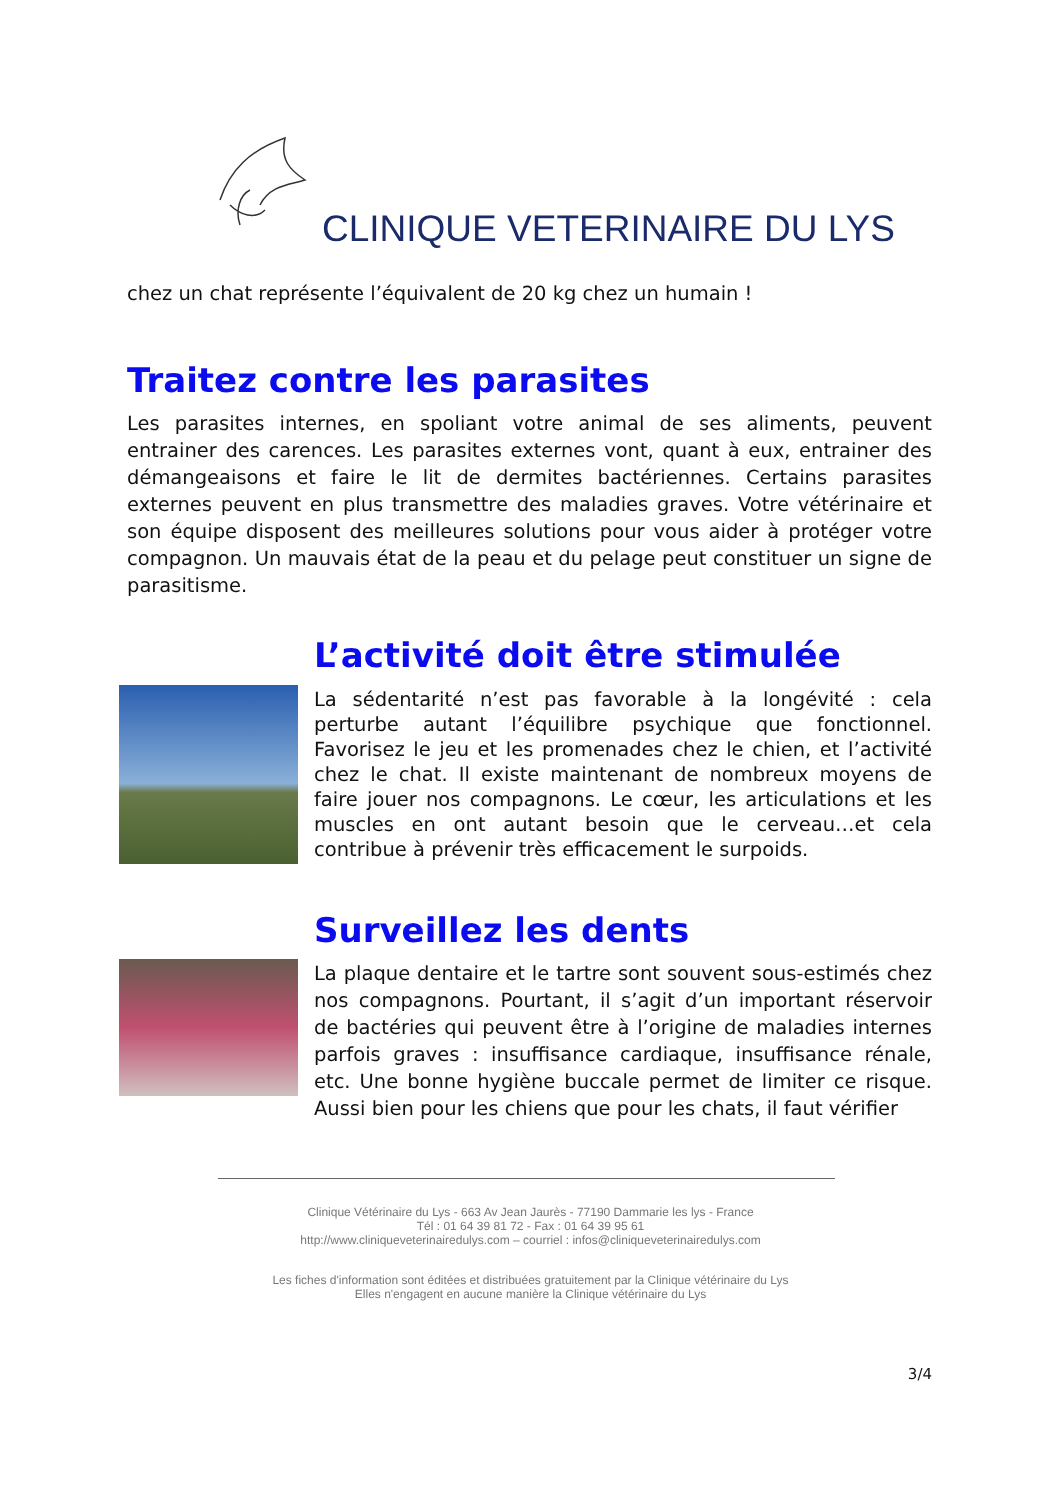CLINIQUE VETERINAIRE DU LYS
chez un chat représente l’équivalent de 20 kg chez un humain !
Traitez contre les parasites
Les parasites internes, en spoliant votre animal de ses aliments, peuvent entrainer des carences. Les parasites externes vont, quant à eux, entrainer des démangeaisons et faire le lit de dermites bactériennes. Certains parasites externes peuvent en plus transmettre des maladies graves. Votre vétérinaire et son équipe disposent des meilleures solutions pour vous aider à protéger votre compagnon. Un mauvais état de la peau et du pelage peut constituer un signe de parasitisme.
L’activité doit être stimulée
La sédentarité n’est pas favorable à la longévité : cela perturbe autant l’équilibre psychique que fonctionnel. Favorisez le jeu et les promenades chez le chien, et l’activité chez le chat. Il existe maintenant de nombreux moyens de faire jouer nos compagnons. Le cœur, les articulations et les muscles en ont autant besoin que le cerveau…et cela contribue à prévenir très efficacement le surpoids.
Surveillez les dents
La plaque dentaire et le tartre sont souvent sous-estimés chez nos compagnons. Pourtant, il s’agit d’un important réservoir de bactéries qui peuvent être à l’origine de maladies internes parfois graves : insuffisance cardiaque, insuffisance rénale, etc. Une bonne hygiène buccale permet de limiter ce risque. Aussi bien pour les chiens que pour les chats, il faut vérifier
Clinique Vétérinaire du Lys - 663 Av Jean Jaurès - 77190 Dammarie les lys - France
Tél : 01 64 39 81 72 - Fax : 01 64 39 95 61
http://www.cliniqueveterinairedulys.com – courriel : infos@cliniqueveterinairedulys.com
Les fiches d'information sont éditées et distribuées gratuitement par la Clinique vétérinaire du Lys
Elles n'engagent en aucune manière la Clinique vétérinaire du Lys
3/4